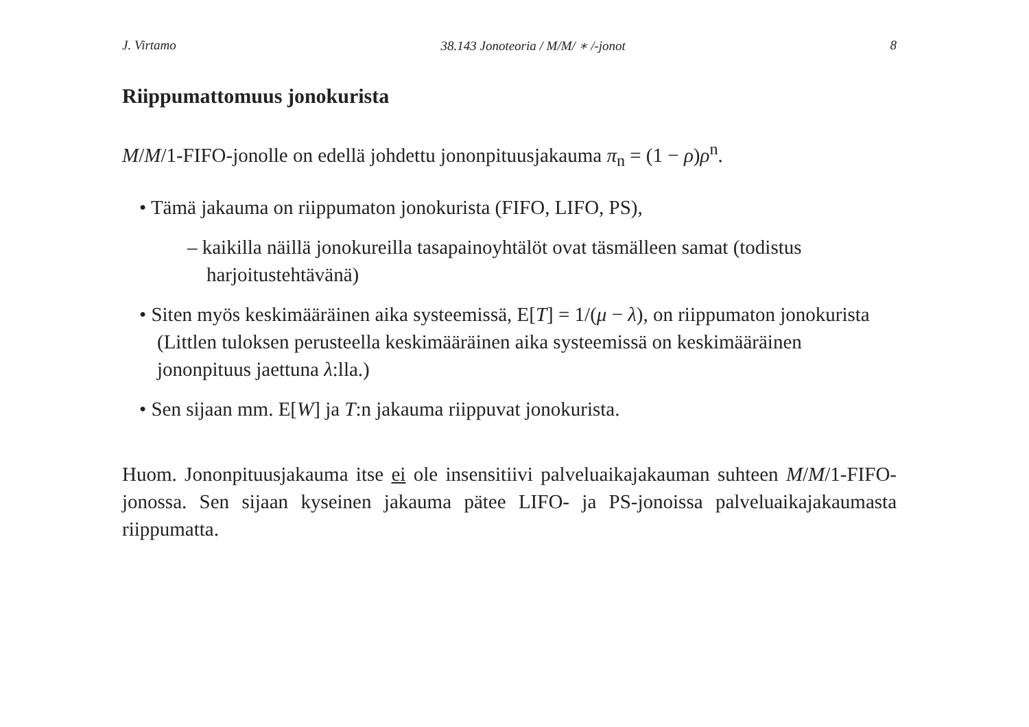J. Virtamo 38.143 Jonoteoria / M/M/ ∗ /-jonot 8
Riippumattomuus jonokurista
M/M/1-FIFO-jonolle on edellä johdettu jononpituusjakauma π<sub>n</sub> = (1 − ρ)ρ<sup>n</sup>.
• Tämä jakauma on riippumaton jonokurista (FIFO, LIFO, PS),
– kaikilla näillä jonokureilla tasapainoyhtälöt ovat täsmälleen samat (todistus harjoitustehtävänä)
• Siten myös keskimääräinen aika systeemissä, E[T] = 1/(μ − λ), on riippumaton jonokurista (Littlen tuloksen perusteella keskimääräinen aika systeemissä on keskimääräinen jononpituus jaettuna λ:lla.)
• Sen sijaan mm. E[W] ja T:n jakauma riippuvat jonokurista.
Huom. Jononpituusjakauma itse ei ole insensitiivi palveluaikajakauman suhteen M/M/1-FIFO-jonossa. Sen sijaan kyseinen jakauma pätee LIFO- ja PS-jonoissa palveluaikajakaumasta riippumatta.